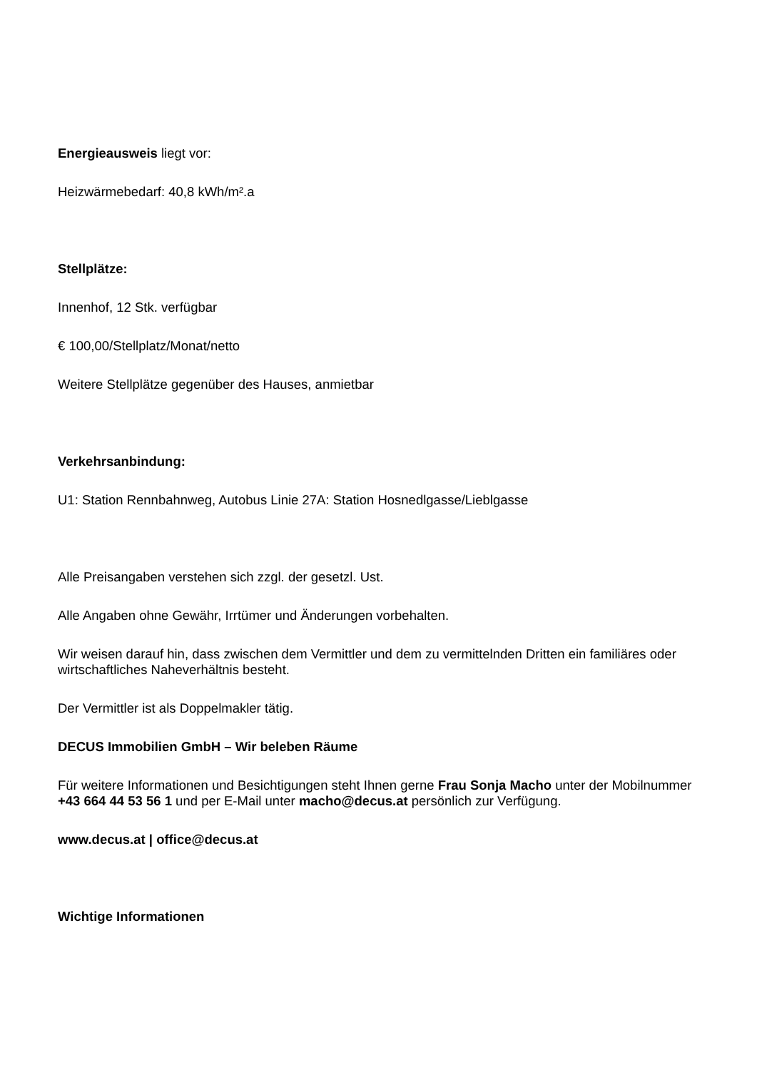Energieausweis liegt vor:
Heizwärmebedarf: 40,8 kWh/m².a
Stellplätze:
Innenhof, 12 Stk. verfügbar
€ 100,00/Stellplatz/Monat/netto
Weitere Stellplätze gegenüber des Hauses, anmietbar
Verkehrsanbindung:
U1: Station Rennbahnweg, Autobus Linie 27A: Station Hosnedlgasse/Lieblgasse
Alle Preisangaben verstehen sich zzgl. der gesetzl. Ust.
Alle Angaben ohne Gewähr, Irrtümer und Änderungen vorbehalten.
Wir weisen darauf hin, dass zwischen dem Vermittler und dem zu vermittelnden Dritten ein familiäres oder wirtschaftliches Naheverhältnis besteht.
Der Vermittler ist als Doppelmakler tätig.
DECUS Immobilien GmbH – Wir beleben Räume
Für weitere Informationen und Besichtigungen steht Ihnen gerne Frau Sonja Macho unter der Mobilnummer +43 664 44 53 56 1 und per E-Mail unter macho@decus.at persönlich zur Verfügung.
www.decus.at | office@decus.at
Wichtige Informationen